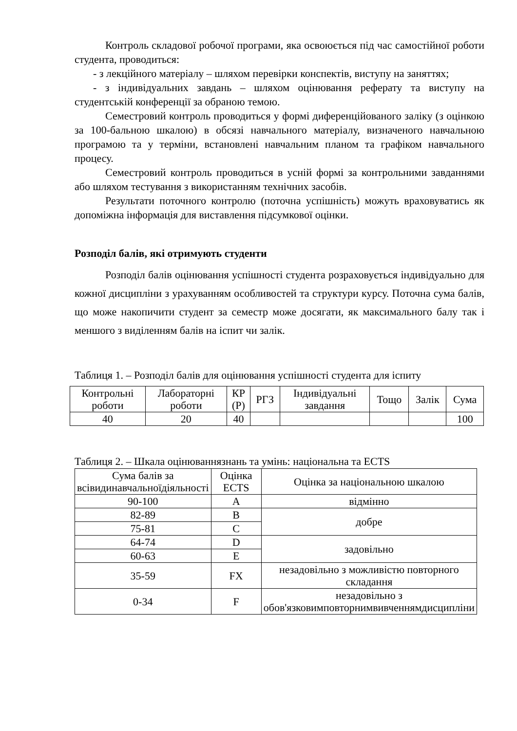Контроль складової робочої програми, яка освоюється під час самостійної роботи студента, проводиться:
- з лекційного матеріалу – шляхом перевірки конспектів, виступу на заняттях;
- з індивідуальних завдань – шляхом оцінювання реферату та виступу на студентській конференції за обраною темою.
Семестровий контроль проводиться у формі диференційованого заліку (з оцінкою за 100-бальною шкалою) в обсязі навчального матеріалу, визначеного навчальною програмою та у терміни, встановлені навчальним планом та графіком навчального процесу.
Семестровий контроль проводиться в усній формі за контрольними завданнями або шляхом тестування з використанням технічних засобів.
Результати поточного контролю (поточна успішність) можуть враховуватись як допоміжна інформація для виставлення підсумкової оцінки.
Розподіл балів, які отримують студенти
Розподіл балів оцінювання успішності студента розраховується індивідуально для кожної дисципліни з урахуванням особливостей та структури курсу. Поточна сума балів, що може накопичити студент за семестр може досягати, як максимального балу так і меншого з виділенням балів на іспит чи залік.
Таблиця 1. – Розподіл балів для оцінювання успішності студента для іспиту
| Контрольні роботи | Лабораторні роботи | КР (Р) | РГЗ | Індивідуальні завдання | Тощо | Залік | Сума |
| 40 | 20 | 40 | | | | | 100 |
Таблиця 2. – Шкала оцінюваннязнань та умінь: національна та ECTS
| Сума балів за всівидинавчальноїдіяльності | Оцінка ECTS | Оцінка за національною шкалою |
| 90-100 | A | відмінно |
| 82-89 | B | добре |
| 75-81 | C | |
| 64-74 | D | задовільно |
| 60-63 | E | |
| 35-59 | FX | незадовільно з можливістю повторного складання |
| 0-34 | F | незадовільно з обов'язковимповторнимвивченнямдисципліни |